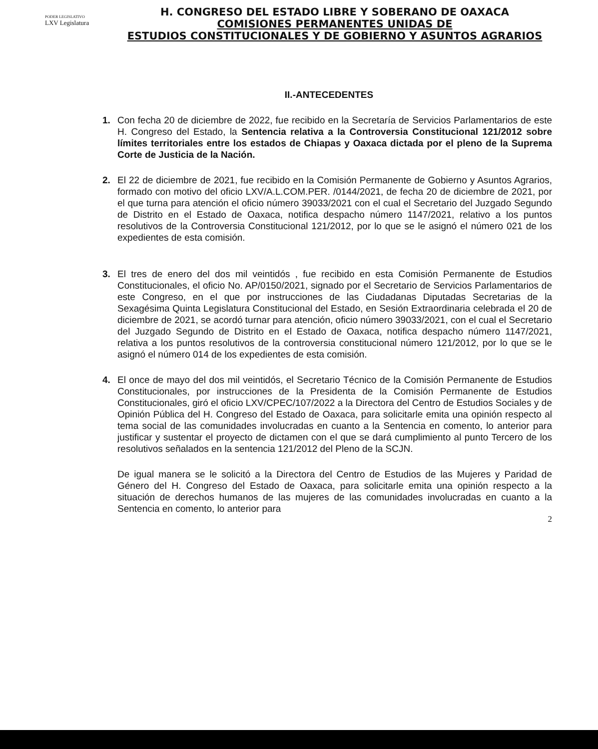PODER LEGISLATIVO
LXV Legislatura
H. CONGRESO DEL ESTADO LIBRE Y SOBERANO DE OAXACA
COMISIONES PERMANENTES UNIDAS DE
ESTUDIOS CONSTITUCIONALES Y DE GOBIERNO Y ASUNTOS AGRARIOS
II.-ANTECEDENTES
1. Con fecha 20 de diciembre de 2022, fue recibido en la Secretaría de Servicios Parlamentarios de este H. Congreso del Estado, la Sentencia relativa a la Controversia Constitucional 121/2012 sobre límites territoriales entre los estados de Chiapas y Oaxaca dictada por el pleno de la Suprema Corte de Justicia de la Nación.
2. El 22 de diciembre de 2021, fue recibido en la Comisión Permanente de Gobierno y Asuntos Agrarios, formado con motivo del oficio LXV/A.L.COM.PER. /0144/2021, de fecha 20 de diciembre de 2021, por el que turna para atención el oficio número 39033/2021 con el cual el Secretario del Juzgado Segundo de Distrito en el Estado de Oaxaca, notifica despacho número 1147/2021, relativo a los puntos resolutivos de la Controversia Constitucional 121/2012, por lo que se le asignó el número 021 de los expedientes de esta comisión.
3. El tres de enero del dos mil veintidós , fue recibido en esta Comisión Permanente de Estudios Constitucionales, el oficio No. AP/0150/2021, signado por el Secretario de Servicios Parlamentarios de este Congreso, en el que por instrucciones de las Ciudadanas Diputadas Secretarias de la Sexagésima Quinta Legislatura Constitucional del Estado, en Sesión Extraordinaria celebrada el 20 de diciembre de 2021, se acordó turnar para atención, oficio número 39033/2021, con el cual el Secretario del Juzgado Segundo de Distrito en el Estado de Oaxaca, notifica despacho número 1147/2021, relativa a los puntos resolutivos de la controversia constitucional número 121/2012, por lo que se le asignó el número 014 de los expedientes de esta comisión.
4. El once de mayo del dos mil veintidós, el Secretario Técnico de la Comisión Permanente de Estudios Constitucionales, por instrucciones de la Presidenta de la Comisión Permanente de Estudios Constitucionales, giró el oficio LXV/CPEC/107/2022 a la Directora del Centro de Estudios Sociales y de Opinión Pública del H. Congreso del Estado de Oaxaca, para solicitarle emita una opinión respecto al tema social de las comunidades involucradas en cuanto a la Sentencia en comento, lo anterior para justificar y sustentar el proyecto de dictamen con el que se dará cumplimiento al punto Tercero de los resolutivos señalados en la sentencia 121/2012 del Pleno de la SCJN.
De igual manera se le solicitó a la Directora del Centro de Estudios de las Mujeres y Paridad de Género del H. Congreso del Estado de Oaxaca, para solicitarle emita una opinión respecto a la situación de derechos humanos de las mujeres de las comunidades involucradas en cuanto a la Sentencia en comento, lo anterior para
2